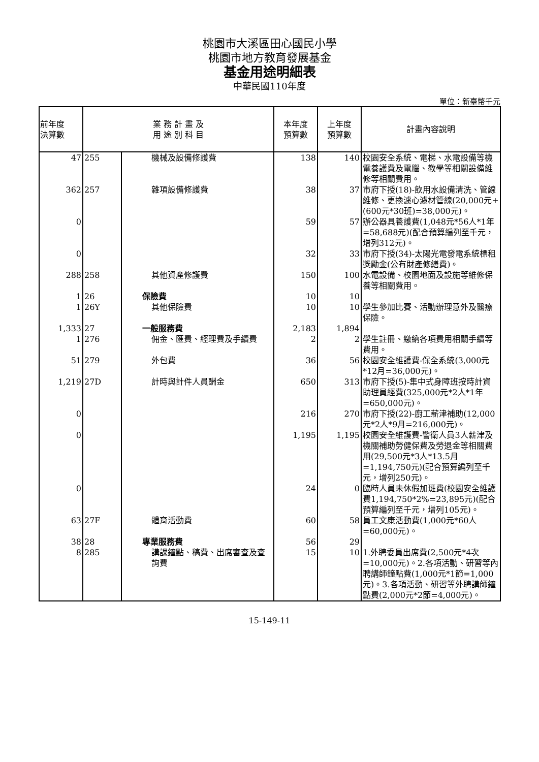桃園市大溪區田心國民小學
桃園市地方教育發展基金
基金用途明細表
中華民國110年度
單位：新臺幣千元
| 前年度 決算數 | 業 務 計 畫 及 用 途 別 科 目 | | 本年度 預算數 | 上年度 預算數 | 計畫內容說明 |
| --- | --- | --- | --- | --- | --- |
| 47 | 255 | 機械及設備修護費 | 138 | 140 | 校園安全系統、電梯、水電設備等機電養護費及電腦、教學等相關設備維修等相關費用。 |
| 362 | 257 | 雜項設備修護費 | 38 | 37 | 市府下授(18)-飲用水設備清洗、管線維修、更換濾心濾材管線(20,000元+(600元*30班)=38,000元)。 |
| 0 | | | 59 | 57 | 辦公器具養護費(1,048元*56人*1年=58,688元)(配合預算編列至千元，增列312元)。 |
| 0 | | | 32 | 33 | 市府下授(34)-太陽光電發電系統標租獎勵金(公有財產修繕費)。 |
| 288 | 258 | 其他資產修護費 | 150 | 100 | 水電設備、校園地面及設施等維修保養等相關費用。 |
| 1 | 26 | 保險費 | 10 | 10 | |
| 1 | 26Y | 其他保險費 | 10 | 10 | 學生參加比賽、活動辦理意外及醫療保險。 |
| 1,333 | 27 | 一般服務費 | 2,183 | 1,894 | |
| 1 | 276 | 佣金、匯費、經理費及手續費 | 2 | 2 | 學生註冊、繳納各項費用相關手續等費用。 |
| 51 | 279 | 外包費 | 36 | 56 | 校園安全維護費-保全系統(3,000元*12月=36,000元)。 |
| 1,219 | 27D | 計時與計件人員酬金 | 650 | 313 | 市府下授(5)-集中式身障班按時計資助理員經費(325,000元*2人*1年=650,000元)。 |
| 0 | | | 216 | 270 | 市府下授(22)-廚工薪津補助(12,000元*2人*9月=216,000元)。 |
| 0 | | | 1,195 | 1,195 | 校園安全維護費-警衛人員3人薪津及機關補助勞健保費及勞退金等相關費用(29,500元*3人*13.5月=1,194,750元)(配合預算編列至千元，增列250元)。 |
| 0 | | | 24 | 0 | 臨時人員未休假加班費(校園安全維護費1,194,750*2%=23,895元)(配合預算編列至千元，增列105元)。 |
| 63 | 27F | 體育活動費 | 60 | 58 | 員工文康活動費(1,000元*60人=60,000元)。 |
| 38 | 28 | 專業服務費 | 56 | 29 | |
| 8 | 285 | 講課鐘點、稿費、出席審查及查詢費 | 15 | 10 | 1.外聘委員出席費(2,500元*4次=10,000元)。2.各項活動、研習等內聘講師鐘點費(1,000元*1節=1,000元)。3.各項活動、研習等外聘講師鐘點費(2,000元*2節=4,000元)。 |
15-149-11